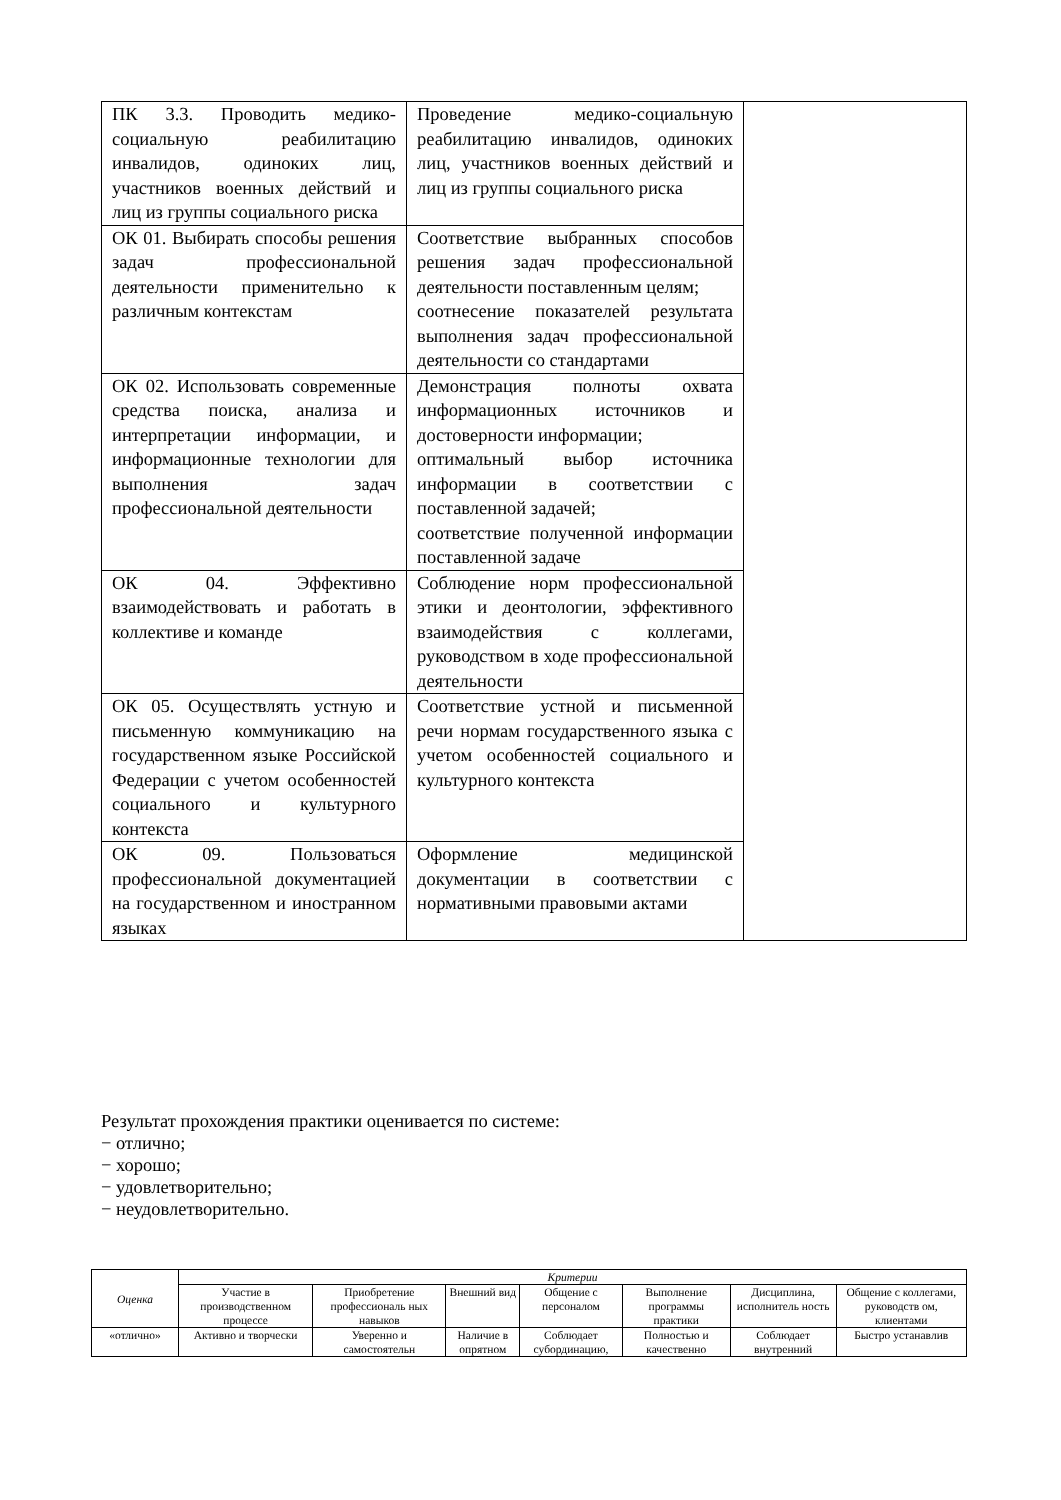| ПК 3.3. Проводить медико-социальную реабилитацию инвалидов, одиноких лиц, участников военных действий и лиц из группы социального риска | Проведение медико-социальную реабилитацию инвалидов, одиноких лиц, участников военных действий и лиц из группы социального риска | |
| ОК 01. Выбирать способы решения задач профессиональной деятельности применительно к различным контекстам | Соответствие выбранных способов решения задач профессиональной деятельности поставленным целям; соотнесение показателей результата выполнения задач профессиональной деятельности со стандартами | |
| ОК 02. Использовать современные средства поиска, анализа и интерпретации информации, и информационные технологии для выполнения задач профессиональной деятельности | Демонстрация полноты охвата информационных источников и достоверности информации; оптимальный выбор источника информации в соответствии с поставленной задачей; соответствие полученной информации поставленной задаче | |
| ОК 04. Эффективно взаимодействовать и работать в коллективе и команде | Соблюдение норм профессиональной этики и деонтологии, эффективного взаимодействия с коллегами, руководством в ходе профессиональной деятельности | |
| ОК 05. Осуществлять устную и письменную коммуникацию на государственном языке Российской Федерации с учетом особенностей социального и культурного контекста | Соответствие устной и письменной речи нормам государственного языка с учетом особенностей социального и культурного контекста | |
| ОК 09. Пользоваться профессиональной документацией на государственном и иностранном языках | Оформление медицинской документации в соответствии с нормативными правовыми актами | |
Результат прохождения практики оценивается по системе:
− отлично;
− хорошо;
− удовлетворительно;
− неудовлетворительно.
| Оценка | Критерии | | | | | | |
| --- | --- | --- | --- | --- | --- | --- | --- |
| | Участие в производственном процессе | Приобретение профессиональ ных навыков | Внешний вид | Общение с персоналом | Выполнение программы практики | Дисциплина, исполнитель ность | Общение с коллегами, руководств ом, клиентами |
| «отлично» | Активно и творчески | Уверенно и самостоятельн | Наличие в опрятном | Соблюдает субординацию, | Полностью и качественно | Соблюдает внутренний | Быстро устанавлив |